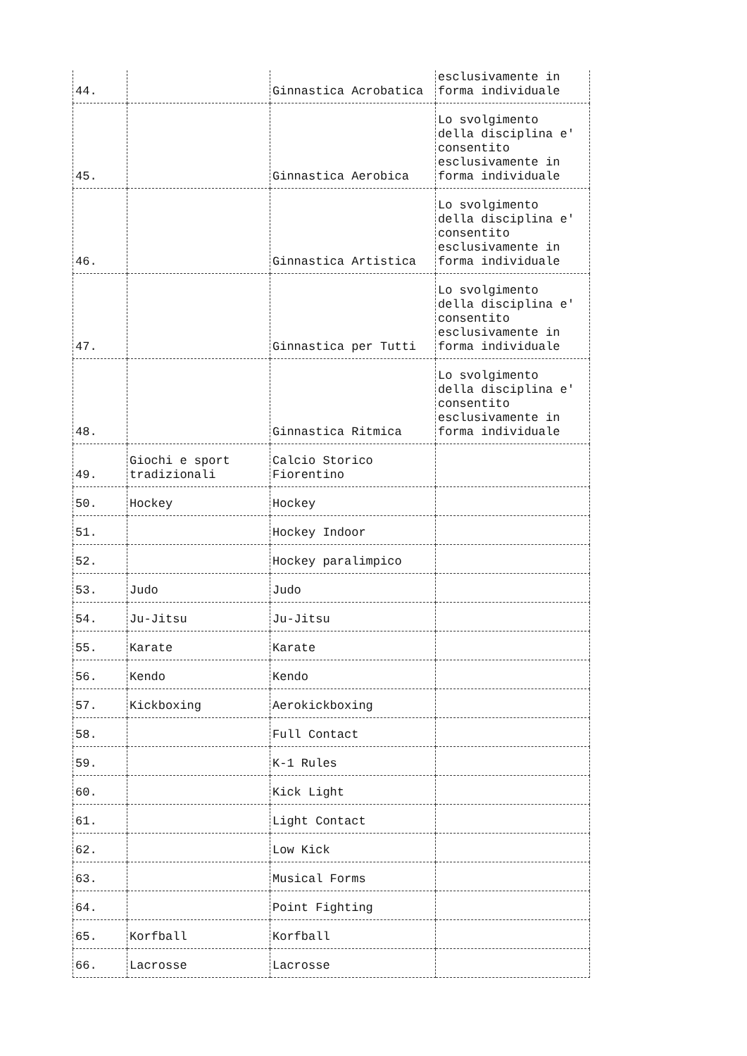| 44. | | Ginnastica Acrobatica | esclusivamente in forma individuale |
| 45. | | Ginnastica Aerobica | Lo svolgimento della disciplina e' consentito esclusivamente in forma individuale |
| 46. | | Ginnastica Artistica | Lo svolgimento della disciplina e' consentito esclusivamente in forma individuale |
| 47. | | Ginnastica per Tutti | Lo svolgimento della disciplina e' consentito esclusivamente in forma individuale |
| 48. | | Ginnastica Ritmica | Lo svolgimento della disciplina e' consentito esclusivamente in forma individuale |
| 49. | Giochi e sport tradizionali | Calcio Storico Fiorentino | |
| 50. | Hockey | Hockey | |
| 51. | | Hockey Indoor | |
| 52. | | Hockey paralimpico | |
| 53. | Judo | Judo | |
| 54. | Ju-Jitsu | Ju-Jitsu | |
| 55. | Karate | Karate | |
| 56. | Kendo | Kendo | |
| 57. | Kickboxing | Aerokickboxing | |
| 58. | | Full Contact | |
| 59. | | K-1 Rules | |
| 60. | | Kick Light | |
| 61. | | Light Contact | |
| 62. | | Low Kick | |
| 63. | | Musical Forms | |
| 64. | | Point Fighting | |
| 65. | Korfball | Korfball | |
| 66. | Lacrosse | Lacrosse | |